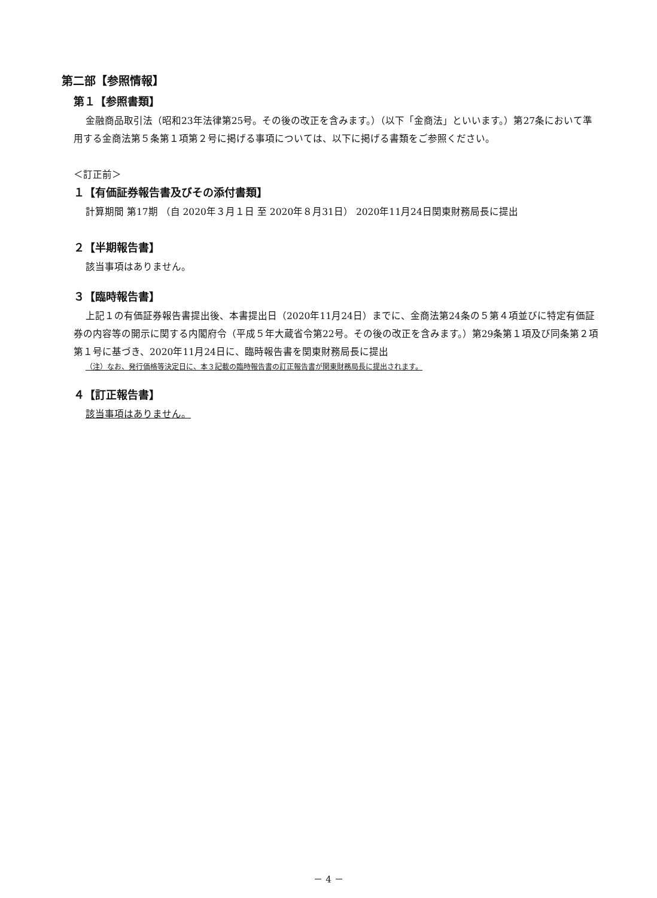第二部【参照情報】
第１【参照書類】
金融商品取引法（昭和23年法律第25号。その後の改正を含みます。）（以下「金商法」といいます。）第27条において準用する金商法第５条第１項第２号に掲げる事項については、以下に掲げる書類をご参照ください。
＜訂正前＞
１【有価証券報告書及びその添付書類】
計算期間 第17期 （自 2020年３月１日 至 2020年８月31日） 2020年11月24日関東財務局長に提出
２【半期報告書】
該当事項はありません。
３【臨時報告書】
上記１の有価証券報告書提出後、本書提出日（2020年11月24日）までに、金商法第24条の５第４項並びに特定有価証券の内容等の開示に関する内閣府令（平成５年大蔵省令第22号。その後の改正を含みます。）第29条第１項及び同条第２項第１号に基づき、2020年11月24日に、臨時報告書を関東財務局長に提出
（注）なお、発行価格等決定日に、本３記載の臨時報告書の訂正報告書が関東財務局長に提出されます。
４【訂正報告書】
該当事項はありません。
－ 4 －